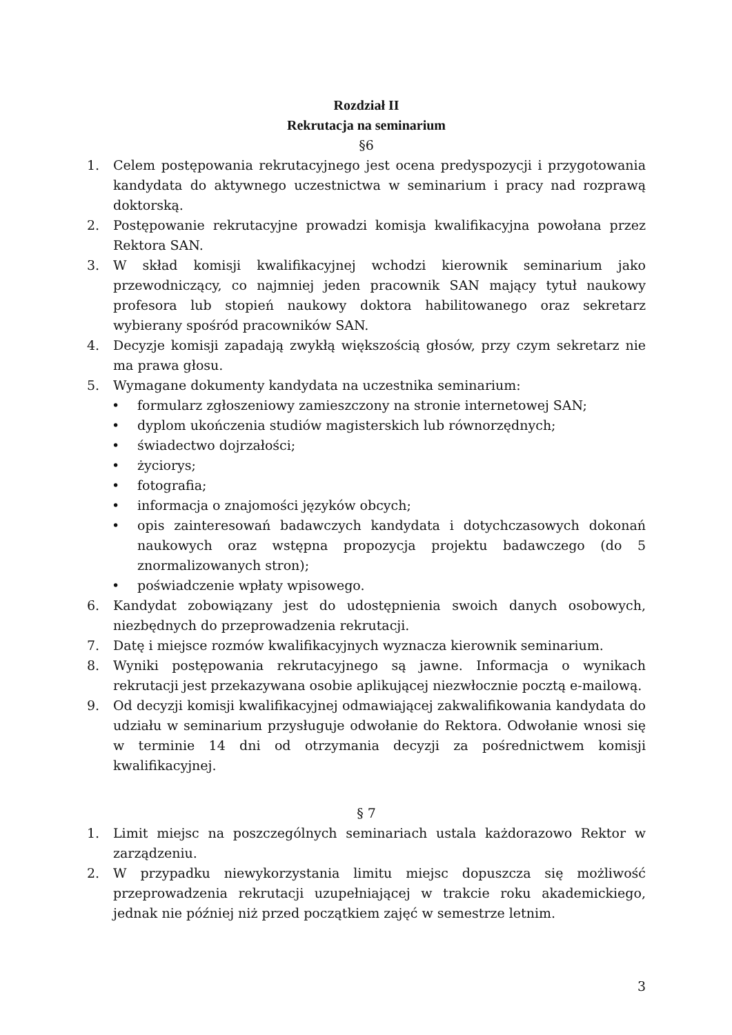Rozdział II
Rekrutacja na seminarium
§6
1. Celem postępowania rekrutacyjnego jest ocena predyspozycji i przygotowania kandydata do aktywnego uczestnictwa w seminarium i pracy nad rozprawą doktorską.
2. Postępowanie rekrutacyjne prowadzi komisja kwalifikacyjna powołana przez Rektora SAN.
3. W skład komisji kwalifikacyjnej wchodzi kierownik seminarium jako przewodniczący, co najmniej jeden pracownik SAN mający tytuł naukowy profesora lub stopień naukowy doktora habilitowanego oraz sekretarz wybierany spośród pracowników SAN.
4. Decyzje komisji zapadają zwykłą większością głosów, przy czym sekretarz nie ma prawa głosu.
5. Wymagane dokumenty kandydata na uczestnika seminarium:
• formularz zgłoszeniowy zamieszczony na stronie internetowej SAN;
• dyplom ukończenia studiów magisterskich lub równorzędnych;
• świadectwo dojrzałości;
• życiorys;
• fotografia;
• informacja o znajomości języków obcych;
• opis zainteresowań badawczych kandydata i dotychczasowych dokonań naukowych oraz wstępna propozycja projektu badawczego (do 5 znormalizowanych stron);
• poświadczenie wpłaty wpisowego.
6. Kandydat zobowiązany jest do udostępnienia swoich danych osobowych, niezbędnych do przeprowadzenia rekrutacji.
7. Datę i miejsce rozmów kwalifikacyjnych wyznacza kierownik seminarium.
8. Wyniki postępowania rekrutacyjnego są jawne. Informacja o wynikach rekrutacji jest przekazywana osobie aplikującej niezwłocznie pocztą e-mailową.
9. Od decyzji komisji kwalifikacyjnej odmawiającej zakwalifikowania kandydata do udziału w seminarium przysługuje odwołanie do Rektora. Odwołanie wnosi się w terminie 14 dni od otrzymania decyzji za pośrednictwem komisji kwalifikacyjnej.
§ 7
1. Limit miejsc na poszczególnych seminariach ustala każdorazowo Rektor w zarządzeniu.
2. W przypadku niewykorzystania limitu miejsc dopuszcza się możliwość przeprowadzenia rekrutacji uzupełniającej w trakcie roku akademickiego, jednak nie później niż przed początkiem zajęć w semestrze letnim.
3